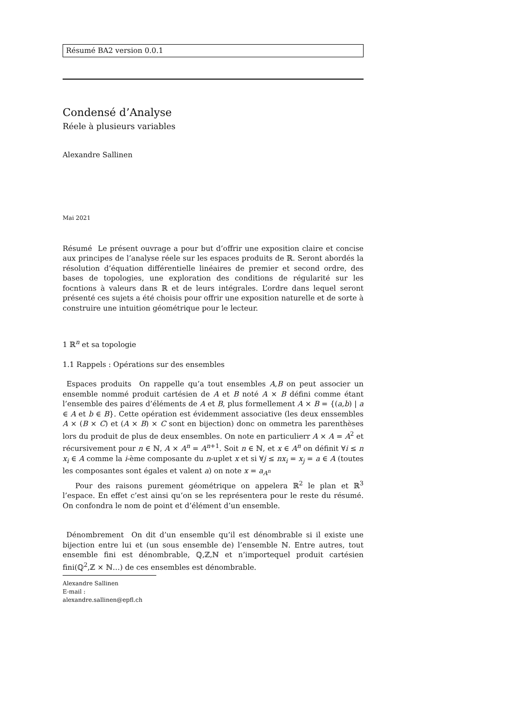Résumé BA2 version 0.0.1
Condensé d’Analyse
Réele à plusieurs variables
Alexandre Sallinen
Mai 2021
Résumé Le présent ouvrage a pour but d’offrir une exposition claire et concise aux principes de l’analyse réele sur les espaces produits de ℝ. Seront abordés la résolution d’équation différentielle linéaires de premier et second ordre, des bases de topologies, une exploration des conditions de régularité sur les focntions à valeurs dans ℝ et de leurs intégrales. L’ordre dans lequel seront présenté ces sujets a été choisis pour offrir une exposition naturelle et de sorte à construire une intuition géométrique pour le lecteur.
1 ℝ<sup>n</sup> et sa topologie
1.1 Rappels : Opérations sur des ensembles
Espaces produits On rappelle qu’a tout ensembles A,B on peut associer un ensemble nommé produit cartésien de A et B noté A × B défini comme étant l’ensemble des paires d’éléments de A et B, plus formellement A × B = {(a,b) | a ∈ A et b ∈ B}. Cette opération est évidemment associative (les deux enssembles A × (B × C) et (A × B) × C sont en bijection) donc on ommetra les parenthèses lors du produit de plus de deux ensembles. On note en particulierr A × A = A<sup>2</sup> et récursivement pour n ∈ ℕ, A × A<sup>n</sup> = A<sup>n+1</sup>. Soit n ∈ ℕ, et x ∈ A<sup>n</sup> on définit ∀i ≤ n x<sub>i</sub> ∈ A comme la i-ème composante du n-uplet x et si ∀j ≤ nx<sub>i</sub> = x<sub>j</sub> = a ∈ A (toutes les composantes sont égales et valent a) on note x = a<sub>A<sup>n</sup></sub>
Pour des raisons purement géométrique on appelera ℝ<sup>2</sup> le plan et ℝ<sup>3</sup> l’espace. En effet c’est ainsi qu’on se les représentera pour le reste du résumé. On confondra le nom de point et d’élément d’un ensemble.
Dénombrement On dit d’un ensemble qu’il est dénombrable si il existe une bijection entre lui et (un sous ensemble de) l’ensemble ℕ. Entre autres, tout ensemble fini est dénombrable, ℚ,ℤ,ℕ et n’importequel produit cartésien fini(ℚ<sup>2</sup>,ℤ × ℕ…) de ces ensembles est dénombrable.
Alexandre Sallinen
E-mail : alexandre.sallinen@epfl.ch